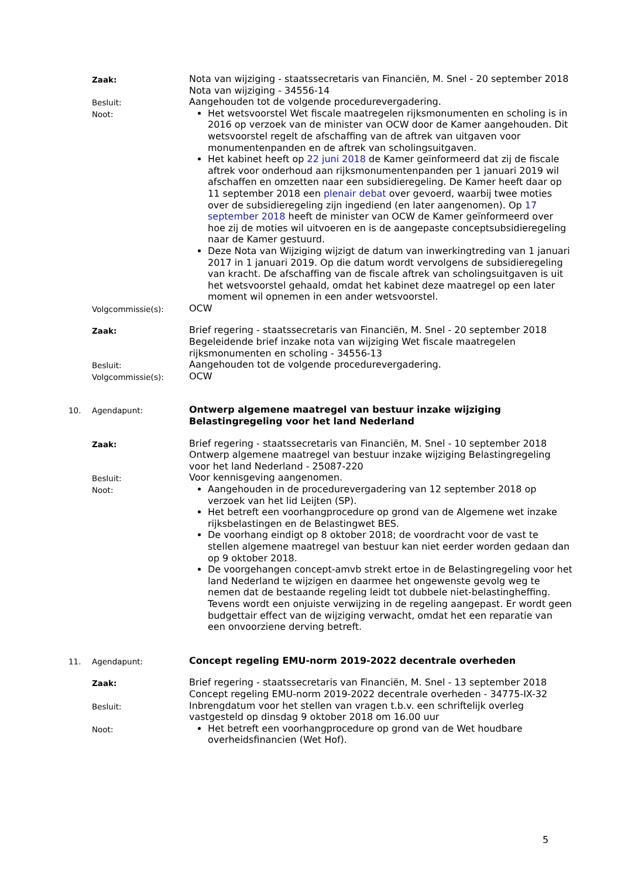Zaak:
Nota van wijziging - staatssecretaris van Financiën, M. Snel - 20 september 2018
Nota van wijziging - 34556-14
Besluit:
Aangehouden tot de volgende procedurevergadering.
Noot:
Het wetsvoorstel Wet fiscale maatregelen rijksmonumenten en scholing is in 2016 op verzoek van de minister van OCW door de Kamer aangehouden. Dit wetsvoorstel regelt de afschaffing van de aftrek van uitgaven voor monumentenpanden en de aftrek van scholingsuitgaven.
Het kabinet heeft op 22 juni 2018 de Kamer geïnformeerd dat zij de fiscale aftrek voor onderhoud aan rijksmonumentenpanden per 1 januari 2019 wil afschaffen en omzetten naar een subsidieregeling. De Kamer heeft daar op 11 september 2018 een plenair debat over gevoerd, waarbij twee moties over de subsidieregeling zijn ingediend (en later aangenomen). Op 17 september 2018 heeft de minister van OCW de Kamer geïnformeerd over hoe zij de moties wil uitvoeren en is de aangepaste conceptsubsidieregeling naar de Kamer gestuurd.
Deze Nota van Wijziging wijzigt de datum van inwerkingtreding van 1 januari 2017 in 1 januari 2019. Op die datum wordt vervolgens de subsidieregeling van kracht. De afschaffing van de fiscale aftrek van scholingsuitgaven is uit het wetsvoorstel gehaald, omdat het kabinet deze maatregel op een later moment wil opnemen in een ander wetsvoorstel.
Volgcommissie(s):
OCW
Zaak:
Brief regering - staatssecretaris van Financiën, M. Snel - 20 september 2018
Begeleidende brief inzake nota van wijziging Wet fiscale maatregelen rijksmonumenten en scholing - 34556-13
Besluit:
Aangehouden tot de volgende procedurevergadering.
Volgcommissie(s):
OCW
10. Agendapunt:
Ontwerp algemene maatregel van bestuur inzake wijziging Belastingregeling voor het land Nederland
Zaak:
Brief regering - staatssecretaris van Financiën, M. Snel - 10 september 2018
Ontwerp algemene maatregel van bestuur inzake wijziging Belastingregeling voor het land Nederland - 25087-220
Besluit:
Voor kennisgeving aangenomen.
Noot:
Aangehouden in de procedurevergadering van 12 september 2018 op verzoek van het lid Leijten (SP).
Het betreft een voorhangprocedure op grond van de Algemene wet inzake rijksbelastingen en de Belastingwet BES.
De voorhang eindigt op 8 oktober 2018; de voordracht voor de vast te stellen algemene maatregel van bestuur kan niet eerder worden gedaan dan op 9 oktober 2018.
De voorgehangen concept-amvb strekt ertoe in de Belastingregeling voor het land Nederland te wijzigen en daarmee het ongewenste gevolg weg te nemen dat de bestaande regeling leidt tot dubbele niet-belastingheffing. Tevens wordt een onjuiste verwijzing in de regeling aangepast. Er wordt geen budgettair effect van de wijziging verwacht, omdat het een reparatie van een onvoorziene derving betreft.
11. Agendapunt:
Concept regeling EMU-norm 2019-2022 decentrale overheden
Zaak:
Brief regering - staatssecretaris van Financiën, M. Snel - 13 september 2018
Concept regeling EMU-norm 2019-2022 decentrale overheden - 34775-IX-32
Besluit:
Inbrengdatum voor het stellen van vragen t.b.v. een schriftelijk overleg vastgesteld op dinsdag 9 oktober 2018 om 16.00 uur
Noot:
Het betreft een voorhangprocedure op grond van de Wet houdbare overheidsfinancien (Wet Hof).
5